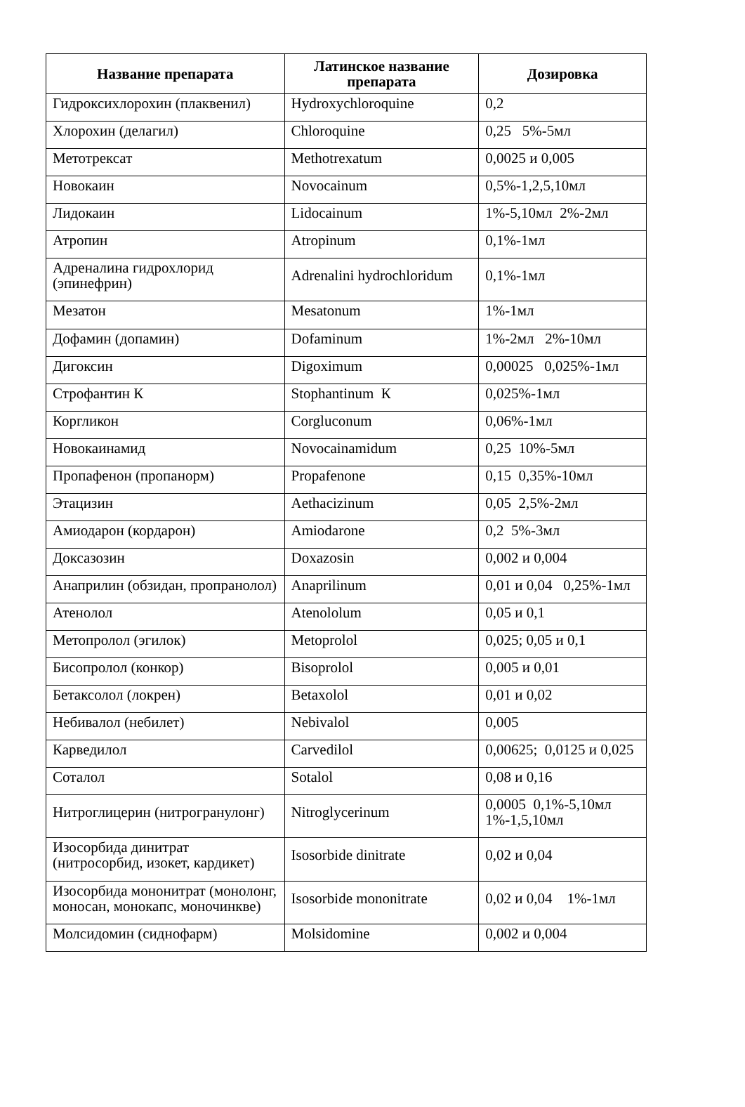| Название препарата | Латинское название препарата | Дозировка |
| --- | --- | --- |
| Гидроксихлорохин (плаквенил) | Hydroxychloroquine | 0,2 |
| Хлорохин (делагил) | Chloroquine | 0,25 5%-5мл |
| Метотрексат | Methotrexatum | 0,0025 и 0,005 |
| Новокаин | Novocainum | 0,5%-1,2,5,10мл |
| Лидокаин | Lidocainum | 1%-5,10мл 2%-2мл |
| Атропин | Atropinum | 0,1%-1мл |
| Адреналина гидрохлорид (эпинефрин) | Adrenalini hydrochloridum | 0,1%-1мл |
| Мезатон | Mesatonum | 1%-1мл |
| Дофамин (допамин) | Dofaminum | 1%-2мл 2%-10мл |
| Дигоксин | Digoximum | 0,00025 0,025%-1мл |
| Строфантин К | Stophantinum К | 0,025%-1мл |
| Коргликон | Corgluconum | 0,06%-1мл |
| Новокаинамид | Novocainamidum | 0,25 10%-5мл |
| Пропафенон (пропанорм) | Propafenone | 0,15 0,35%-10мл |
| Этацизин | Aethacizinum | 0,05 2,5%-2мл |
| Амиодарон (кордарон) | Amiodarone | 0,2 5%-3мл |
| Доксазозин | Doxazosin | 0,002 и 0,004 |
| Анаприлин (обзидан, пропранолол) | Anaprilinum | 0,01 и 0,04 0,25%-1мл |
| Атенолол | Atenololum | 0,05 и 0,1 |
| Метопролол (эгилок) | Metoprolol | 0,025; 0,05 и 0,1 |
| Бисопролол (конкор) | Bisoprolol | 0,005 и 0,01 |
| Бетаксолол (локрен) | Betaxolol | 0,01 и 0,02 |
| Небивалол (небилет) | Nebivalol | 0,005 |
| Карведилол | Carvedilol | 0,00625; 0,0125 и 0,025 |
| Соталол | Sotalol | 0,08 и 0,16 |
| Нитроглицерин (нитрогранулонг) | Nitroglycerinum | 0,0005 0,1%-5,10мл 1%-1,5,10мл |
| Изосорбида динитрат (нитросорбид, изокет, кардикет) | Isosorbide dinitrate | 0,02 и 0,04 |
| Изосорбида мононитрат (монолонг, моносан, монокапс, моночинкве) | Isosorbide mononitrate | 0,02 и 0,04 1%-1мл |
| Молсидомин (сиднофарм) | Molsidomine | 0,002 и 0,004 |